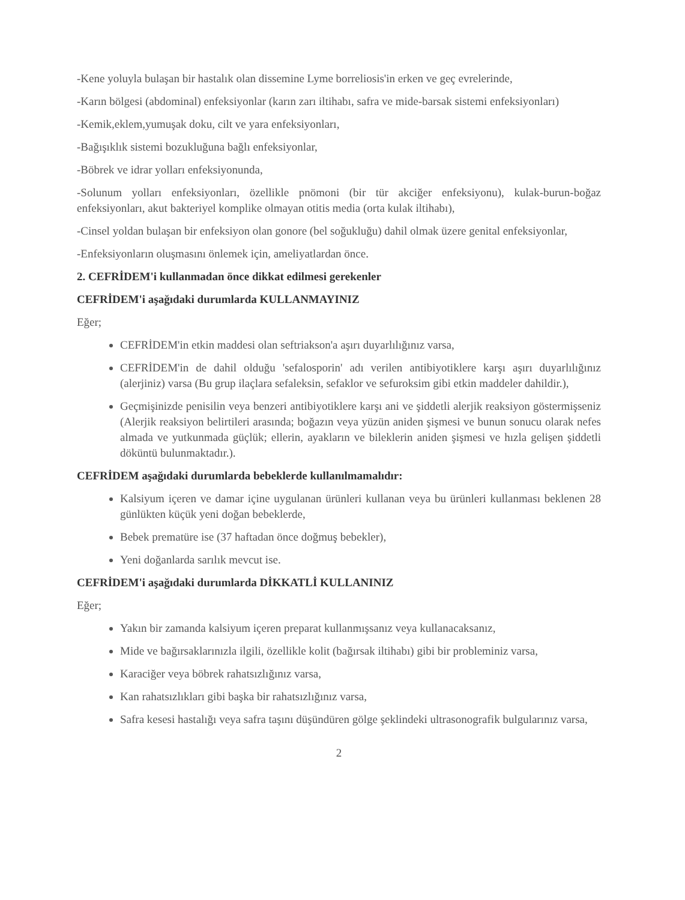-Kene yoluyla bulaşan bir hastalık olan dissemine Lyme borreliosis'in erken ve geç evrelerinde,
-Karın bölgesi (abdominal) enfeksiyonlar (karın zarı iltihabı, safra ve mide-barsak sistemi enfeksiyonları)
-Kemik,eklem,yumuşak doku, cilt ve yara enfeksiyonları,
-Bağışıklık sistemi bozukluğuna bağlı enfeksiyonlar,
-Böbrek ve idrar yolları enfeksiyonunda,
-Solunum yolları enfeksiyonları, özellikle pnömoni (bir tür akciğer enfeksiyonu), kulak-burun-boğaz enfeksiyonları, akut bakteriyel komplike olmayan otitis media (orta kulak iltihabı),
-Cinsel yoldan bulaşan bir enfeksiyon olan gonore (bel soğukluğu) dahil olmak üzere genital enfeksiyonlar,
-Enfeksiyonların oluşmasını önlemek için, ameliyatlardan önce.
2. CEFRİDEM'i kullanmadan önce dikkat edilmesi gerekenler
CEFRİDEM'i aşağıdaki durumlarda KULLANMAYINIZ
Eğer;
CEFRİDEM'in etkin maddesi olan seftriakson'a aşırı duyarlılığınız varsa,
CEFRİDEM'in de dahil olduğu 'sefalosporin' adı verilen antibiyotiklere karşı aşırı duyarlılığınız (alerjiniz) varsa (Bu grup ilaçlara sefaleksin, sefaklor ve sefuroksim gibi etkin maddeler dahildir.),
Geçmişinizde penisilin veya benzeri antibiyotiklere karşı ani ve şiddetli alerjik reaksiyon göstermişseniz (Alerjik reaksiyon belirtileri arasında; boğazın veya yüzün aniden şişmesi ve bunun sonucu olarak nefes almada ve yutkunmada güçlük; ellerin, ayakların ve bileklerin aniden şişmesi ve hızla gelişen şiddetli döküntü bulunmaktadır.).
CEFRİDEM aşağıdaki durumlarda bebeklerde kullanılmamalıdır:
Kalsiyum içeren ve damar içine uygulanan ürünleri kullanan veya bu ürünleri kullanması beklenen 28 günlükten küçük yeni doğan bebeklerde,
Bebek prematüre ise (37 haftadan önce doğmuş bebekler),
Yeni doğanlarda sarılık mevcut ise.
CEFRİDEM'i aşağıdaki durumlarda DİKKATLİ KULLANINIZ
Eğer;
Yakın bir zamanda kalsiyum içeren preparat kullanmışsanız veya kullanacaksanız,
Mide ve bağırsaklarınızla ilgili, özellikle kolit (bağırsak iltihabı) gibi bir probleminiz varsa,
Karaciğer veya böbrek rahatsızlığınız varsa,
Kan rahatsızlıkları gibi başka bir rahatsızlığınız varsa,
Safra kesesi hastalığı veya safra taşını düşündüren gölge şeklindeki ultrasonografik bulgularınız varsa,
2